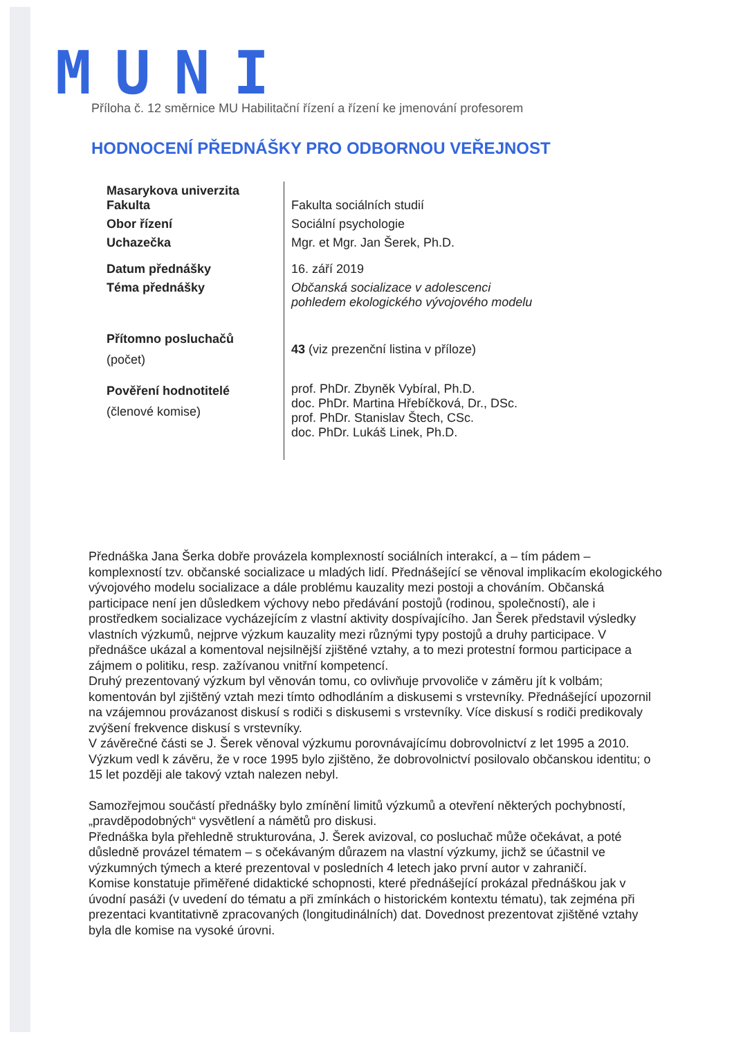MUNI
Příloha č. 12 směrnice MU Habilitační řízení a řízení ke jmenování profesorem
HODNOCENÍ PŘEDNÁŠKY PRO ODBORNOU VEŘEJNOST
| Masarykova univerzita Fakulta | Fakulta sociálních studií |
| Obor řízení | Sociální psychologie |
| Uchazečka | Mgr. et Mgr. Jan Šerek, Ph.D. |
| Datum přednášky | 16. září 2019 |
| Téma přednášky | Občanská socializace v adolescenci pohledem ekologického vývojového modelu |
| Přítomno posluchačů (počet) | 43 (viz prezenční listina v příloze) |
| Pověření hodnotitelé (členové komise) | prof. PhDr. Zbyněk Vybíral, Ph.D. doc. PhDr. Martina Hřebíčková, Dr., DSc. prof. PhDr. Stanislav Štech, CSc. doc. PhDr. Lukáš Linek, Ph.D. |
Přednáška Jana Šerka dobře provázela komplexností sociálních interakcí, a – tím pádem – komplexností tzv. občanské socializace u mladých lidí. Přednášející se věnoval implikacím ekologického vývojového modelu socializace a dále problému kauzality mezi postoji a chováním. Občanská participace není jen důsledkem výchovy nebo předávání postojů (rodinou, společností), ale i prostředkem socializace vycházejícím z vlastní aktivity dospívajícího. Jan Šerek představil výsledky vlastních výzkumů, nejprve výzkum kauzality mezi různými typy postojů a druhy participace. V přednášce ukázal a komentoval nejsilnější zjištěné vztahy, a to mezi protestní formou participace a zájmem o politiku, resp. zažívanou vnitřní kompetencí.
Druhý prezentovaný výzkum byl věnován tomu, co ovlivňuje prvovoliče v záměru jít k volbám; komentován byl zjištěný vztah mezi tímto odhodláním a diskusemi s vrstevníky. Přednášející upozornil na vzájemnou provázanost diskusí s rodiči s diskusemi s vrstevníky. Více diskusí s rodiči predikovaly zvýšení frekvence diskusí s vrstevníky.
V závěrečné části se J. Šerek věnoval výzkumu porovnávajícímu dobrovolnictví z let 1995 a 2010. Výzkum vedl k závěru, že v roce 1995 bylo zjištěno, že dobrovolnictví posilovalo občanskou identitu; o 15 let později ale takový vztah nalezen nebyl.
Samozřejmou součástí přednášky bylo zmínění limitů výzkumů a otevření některých pochybností, „pravděpodobných“ vysvětlení a námětů pro diskusi.
Přednáška byla přehledně strukturována, J. Šerek avizoval, co posluchač může očekávat, a poté důsledně provázel tématem – s očekávaným důrazem na vlastní výzkumy, jichž se účastnil ve výzkumných týmech a které prezentoval v posledních 4 letech jako první autor v zahraničí.
Komise konstatuje přiměřené didaktické schopnosti, které přednášející prokázal přednáškou jak v úvodní pasáži (v uvedení do tématu a při zmínkách o historickém kontextu tématu), tak zejména při prezentaci kvantitativně zpracovaných (longitudinálních) dat. Dovednost prezentovat zjištěné vztahy byla dle komise na vysoké úrovni.